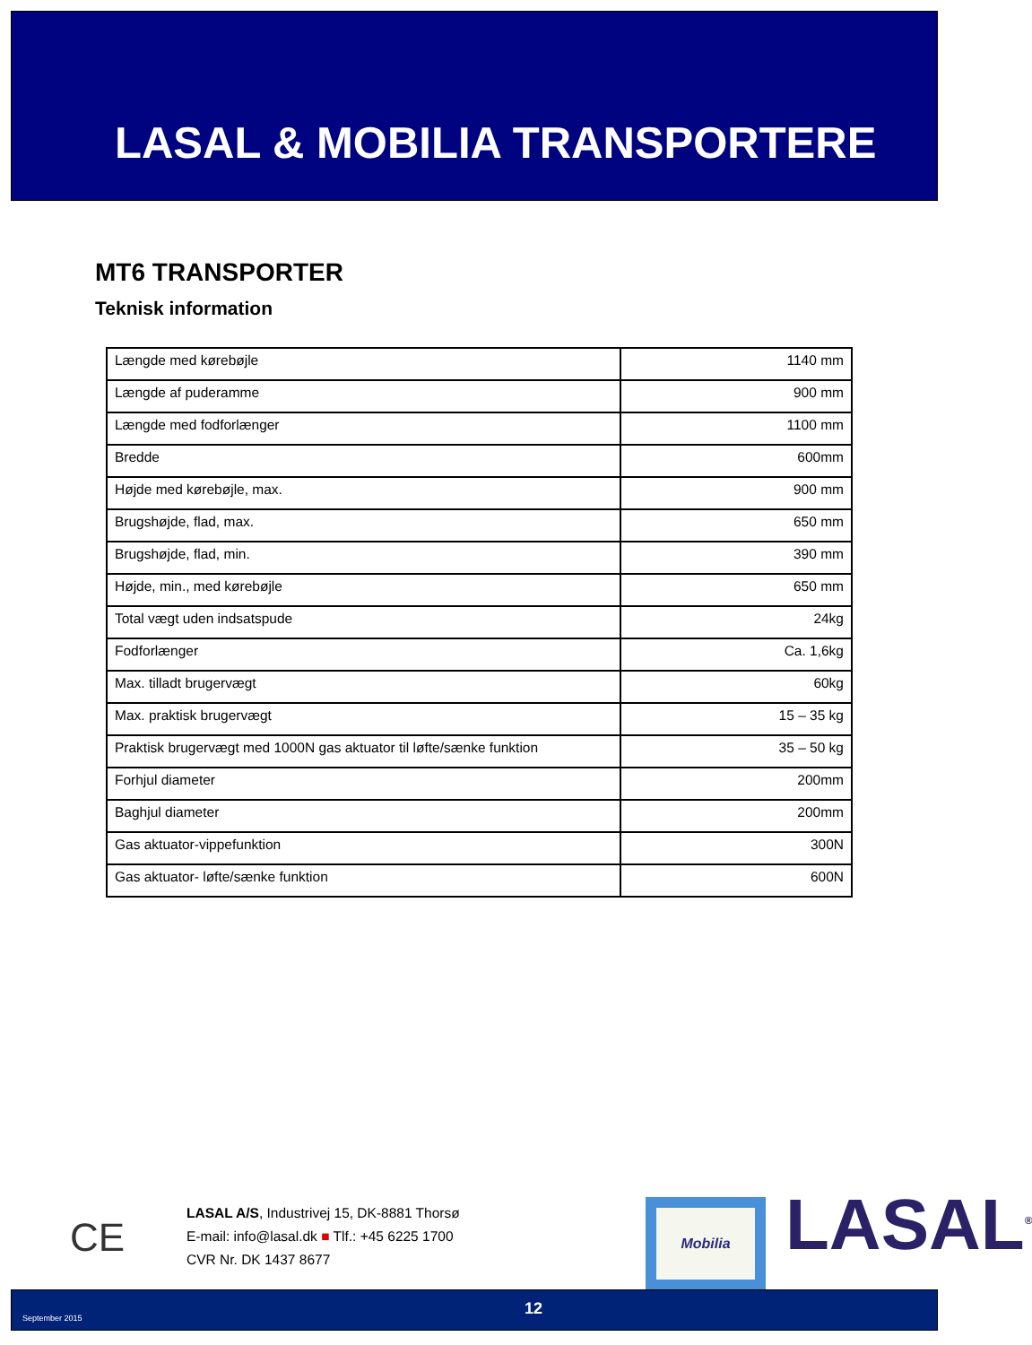LASAL & MOBILIA TRANSPORTERE
MT6 TRANSPORTER
Teknisk information
| Længde med kørebøjle | 1140 mm |
| Længde af puderamme | 900 mm |
| Længde med fodforlænger | 1100 mm |
| Bredde | 600mm |
| Højde med kørebøjle, max. | 900 mm |
| Brugshøjde, flad, max. | 650 mm |
| Brugshøjde, flad, min. | 390 mm |
| Højde, min., med kørebøjle | 650 mm |
| Total vægt uden indsatspude | 24kg |
| Fodforlænger | Ca. 1,6kg |
| Max. tilladt brugervægt | 60kg |
| Max. praktisk brugervægt | 15 – 35 kg |
| Praktisk brugervægt med 1000N gas aktuator til løfte/sænke funktion | 35 – 50 kg |
| Forhjul diameter | 200mm |
| Baghjul diameter | 200mm |
| Gas aktuator-vippefunktion | 300N |
| Gas aktuator- løfte/sænke funktion | 600N |
CE
LASAL A/S, Industrivej 15, DK-8881 Thorsø
E-mail: info@lasal.dk ■ Tlf.: +45 6225 1700
CVR Nr. DK 1437 8677
Mobilia LASAL<sup>®</sup>
September 2015 12